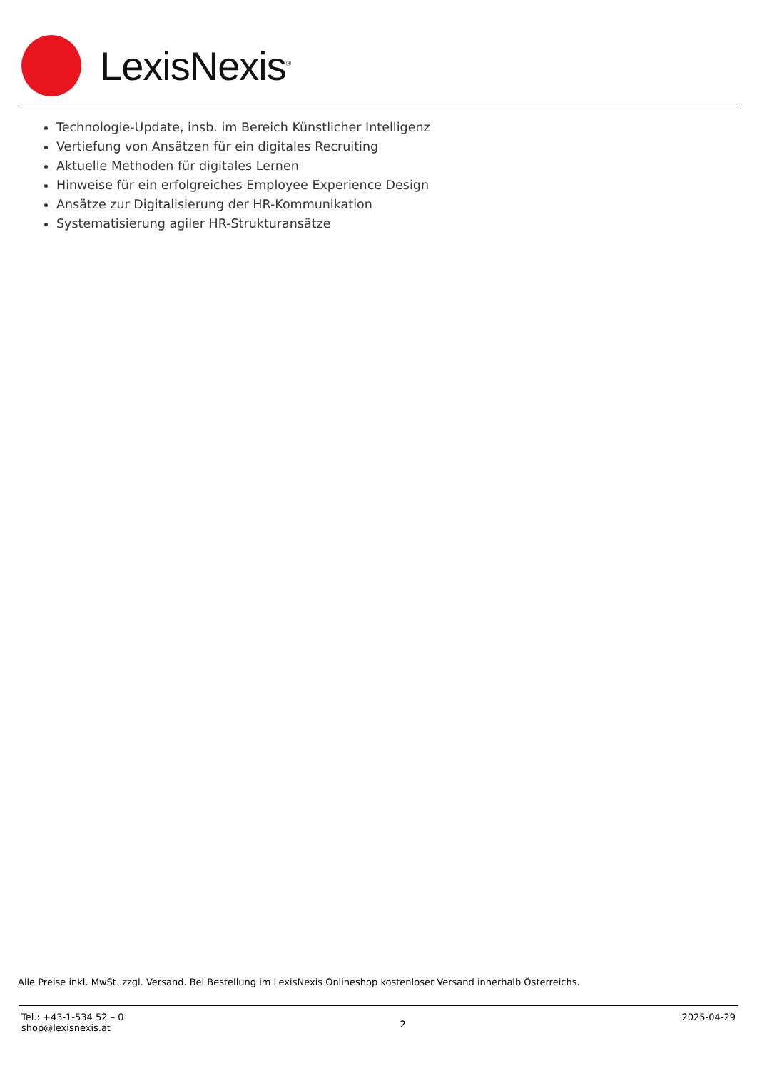LexisNexis<sup>®</sup>
Technologie-Update, insb. im Bereich Künstlicher Intelligenz
Vertiefung von Ansätzen für ein digitales Recruiting
Aktuelle Methoden für digitales Lernen
Hinweise für ein erfolgreiches Employee Experience Design
Ansätze zur Digitalisierung der HR-Kommunikation
Systematisierung agiler HR-Strukturansätze
Alle Preise inkl. MwSt. zzgl. Versand. Bei Bestellung im LexisNexis Onlineshop kostenloser Versand innerhalb Österreichs.
Tel.: +43-1-534 52 – 0
shop@lexisnexis.at
2
2025-04-29